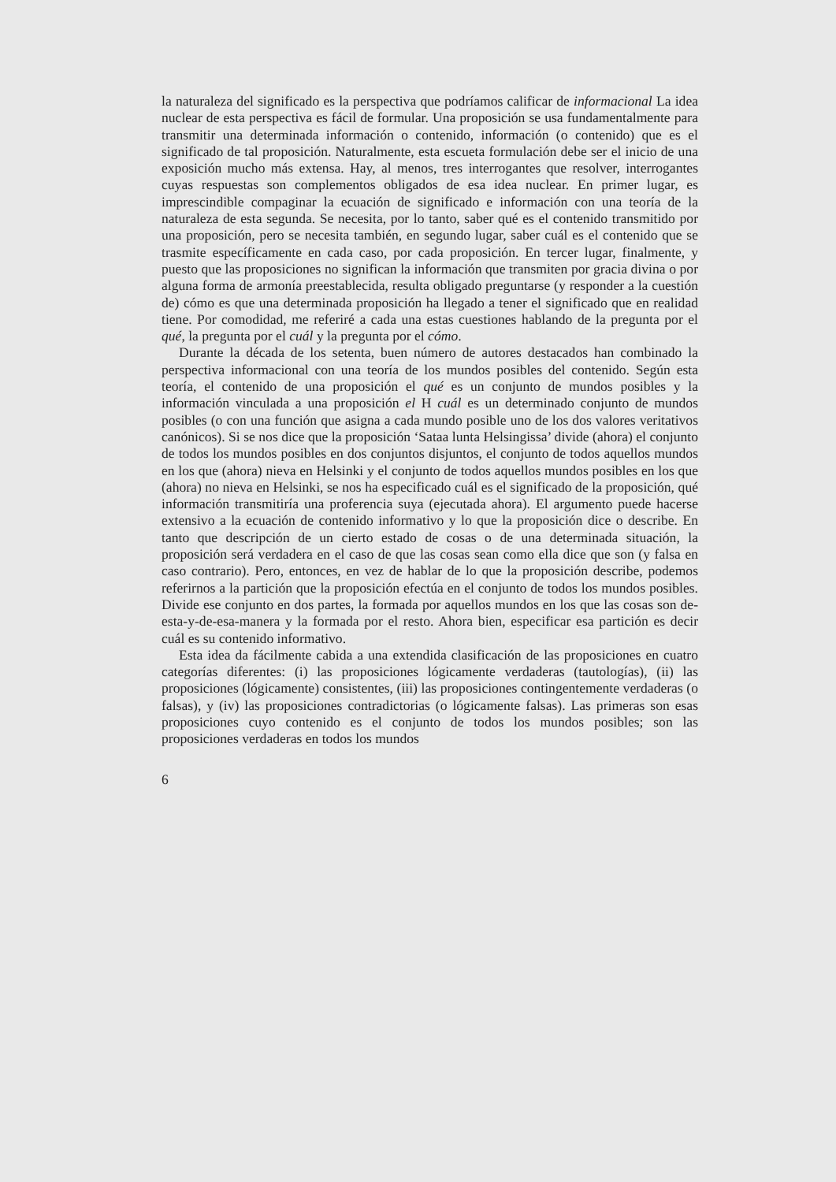la naturaleza del significado es la perspectiva que podríamos calificar de informacional La idea nuclear de esta perspectiva es fácil de formular. Una proposición se usa fundamentalmente para transmitir una determinada información o contenido, información (o contenido) que es el significado de tal proposición. Naturalmente, esta escueta formulación debe ser el inicio de una exposición mucho más extensa. Hay, al menos, tres interrogantes que resolver, interrogantes cuyas respuestas son complementos obligados de esa idea nuclear. En primer lugar, es imprescindible compaginar la ecuación de significado e información con una teoría de la naturaleza de esta segunda. Se necesita, por lo tanto, saber qué es el contenido transmitido por una proposición, pero se necesita también, en segundo lugar, saber cuál es el contenido que se trasmite específicamente en cada caso, por cada proposición. En tercer lugar, finalmente, y puesto que las proposiciones no significan la información que transmiten por gracia divina o por alguna forma de armonía preestablecida, resulta obligado preguntarse (y responder a la cuestión de) cómo es que una determinada proposición ha llegado a tener el significado que en realidad tiene. Por comodidad, me referiré a cada una estas cuestiones hablando de la pregunta por el qué, la pregunta por el cuál y la pregunta por el cómo.
Durante la década de los setenta, buen número de autores destacados han combinado la perspectiva informacional con una teoría de los mundos posibles del contenido. Según esta teoría, el contenido de una proposición el qué es un conjunto de mundos posibles y la información vinculada a una proposición el H cuál es un determinado conjunto de mundos posibles (o con una función que asigna a cada mundo posible uno de los dos valores veritativos canónicos). Si se nos dice que la proposición ‘Sataa lunta Helsingissa’ divide (ahora) el conjunto de todos los mundos posibles en dos conjuntos disjuntos, el conjunto de todos aquellos mundos en los que (ahora) nieva en Helsinki y el conjunto de todos aquellos mundos posibles en los que (ahora) no nieva en Helsinki, se nos ha especificado cuál es el significado de la proposición, qué información transmitiría una proferencia suya (ejecutada ahora). El argumento puede hacerse extensivo a la ecuación de contenido informativo y lo que la proposición dice o describe. En tanto que descripción de un cierto estado de cosas o de una determinada situación, la proposición será verdadera en el caso de que las cosas sean como ella dice que son (y falsa en caso contrario). Pero, entonces, en vez de hablar de lo que la proposición describe, podemos referirnos a la partición que la proposición efectúa en el conjunto de todos los mundos posibles. Divide ese conjunto en dos partes, la formada por aquellos mundos en los que las cosas son de-esta-y-de-esa-manera y la formada por el resto. Ahora bien, especificar esa partición es decir cuál es su contenido informativo.
Esta idea da fácilmente cabida a una extendida clasificación de las proposiciones en cuatro categorías diferentes: (i) las proposiciones lógicamente verdaderas (tautologías), (ii) las proposiciones (lógicamente) consistentes, (iii) las proposiciones contingentemente verdaderas (o falsas), y (iv) las proposiciones contradictorias (o lógicamente falsas). Las primeras son esas proposiciones cuyo contenido es el conjunto de todos los mundos posibles; son las proposiciones verdaderas en todos los mundos
6